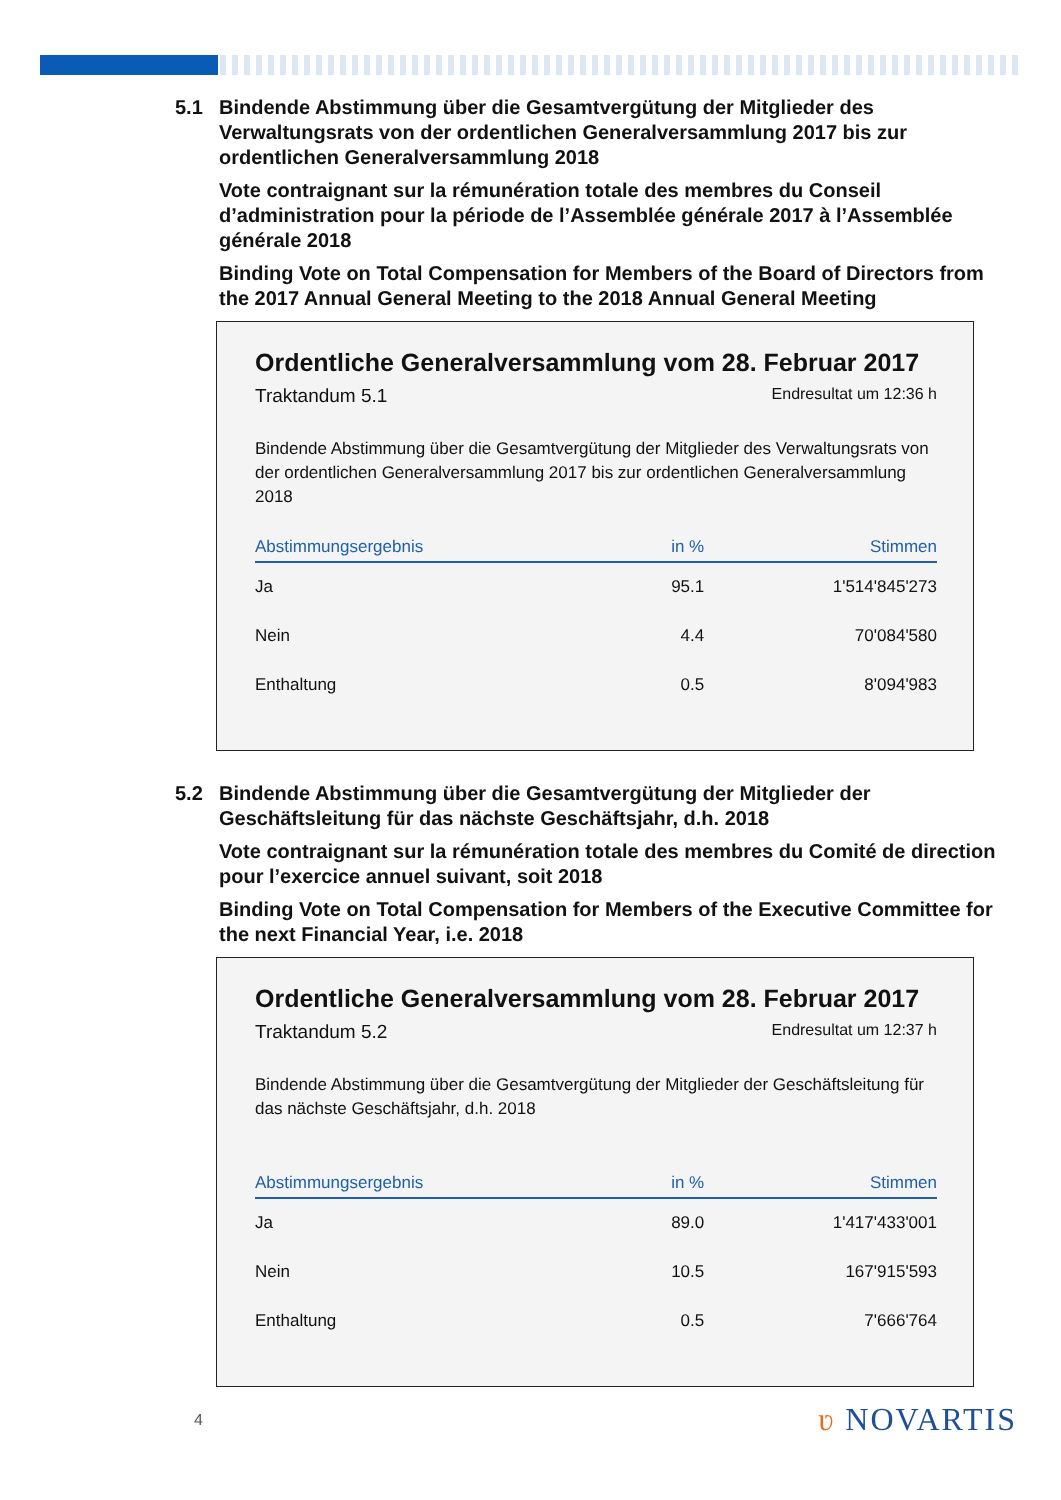5.1 Bindende Abstimmung über die Gesamtvergütung der Mitglieder des Verwaltungsrats von der ordentlichen Generalversammlung 2017 bis zur ordentlichen Generalversammlung 2018
Vote contraignant sur la rémunération totale des membres du Conseil d’administration pour la période de l’Assemblée générale 2017 à l’Assemblée générale 2018
Binding Vote on Total Compensation for Members of the Board of Directors from the 2017 Annual General Meeting to the 2018 Annual General Meeting
Ordentliche Generalversammlung vom 28. Februar 2017
Traktandum 5.1 Endresultat um 12:36 h
Bindende Abstimmung über die Gesamtvergütung der Mitglieder des Verwaltungsrats von der ordentlichen Generalversammlung 2017 bis zur ordentlichen Generalversammlung 2018
| Abstimmungsergebnis | in % | Stimmen |
| --- | --- | --- |
| Ja | 95.1 | 1'514'845'273 |
| Nein | 4.4 | 70'084'580 |
| Enthaltung | 0.5 | 8'094'983 |
5.2 Bindende Abstimmung über die Gesamtvergütung der Mitglieder der Geschäftsleitung für das nächste Geschäftsjahr, d.h. 2018
Vote contraignant sur la rémunération totale des membres du Comité de direction pour l’exercice annuel suivant, soit 2018
Binding Vote on Total Compensation for Members of the Executive Committee for the next Financial Year, i.e. 2018
Ordentliche Generalversammlung vom 28. Februar 2017
Traktandum 5.2 Endresultat um 12:37 h
Bindende Abstimmung über die Gesamtvergütung der Mitglieder der Geschäftsleitung für das nächste Geschäftsjahr, d.h. 2018
| Abstimmungsergebnis | in % | Stimmen |
| --- | --- | --- |
| Ja | 89.0 | 1'417'433'001 |
| Nein | 10.5 | 167'915'593 |
| Enthaltung | 0.5 | 7'666'764 |
4 ʋ NOVARTIS